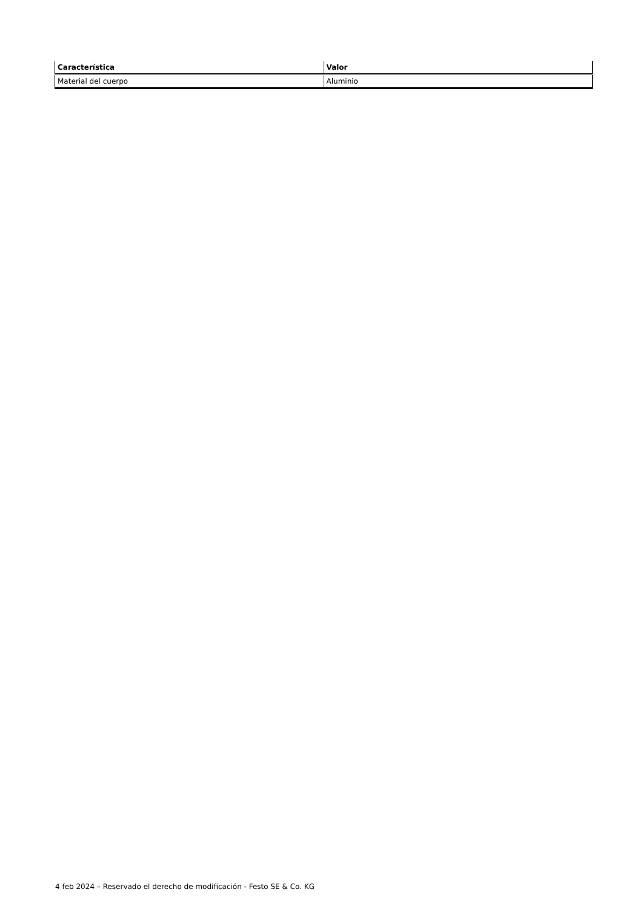| Característica | Valor |
| --- | --- |
| Material del cuerpo | Aluminio |
4 feb 2024 – Reservado el derecho de modificación - Festo SE & Co. KG